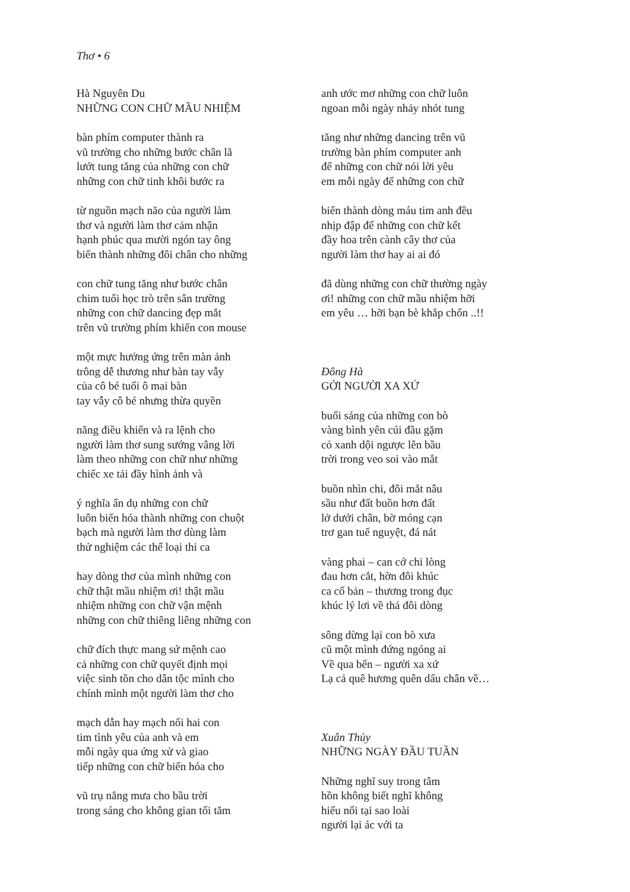Thơ • 6
Hà Nguyên Du
NHỮNG CON CHỮ MẦU NHIỆM
bàn phím computer thành ra
vũ trường cho những bước chân lã
lướt tung tăng của những con chữ
những con chữ tinh khôi bước ra
từ nguồn mạch não của người làm
thơ và người làm thơ cảm nhận
hạnh phúc qua mười ngón tay ông
biến thành những đôi chân cho những
con chữ tung tăng như bước chân
chim tuổi học trò trên sân trường
những con chữ dancing đẹp mắt
trên vũ trường phím khiến con mouse
một mực hưởng ứng trên màn ảnh
trông dễ thương như bàn tay vẫy
của cô bé tuổi ô mai bàn
tay vẫy cô bé nhưng thừa quyền
năng điều khiển và ra lệnh cho
người làm thơ sung sướng vâng lời
làm theo những con chữ như những
chiếc xe tải đầy hình ảnh và
ý nghĩa ẩn dụ những con chữ
luôn biến hóa thành những con chuột
bạch mà người làm thơ dùng làm
thử nghiệm các thể loại thi ca
hay dòng thơ của mình những con
chữ thật mầu nhiệm ơi! thật mầu
nhiệm những con chữ vận mệnh
những con chữ thiêng liêng những con
chữ đích thực mang sứ mệnh cao
cả những con chữ quyết định mọi
việc sinh tồn cho dân tộc mình cho
chính mình một người làm thơ cho
mạch dẫn hay mạch nối hai con
tim tình yêu của anh và em
mỗi ngày qua ứng xử và giao
tiếp những con chữ biến hóa cho
vũ trụ nắng mưa cho bầu trời
trong sáng cho không gian tối tăm
anh ước mơ những con chữ luôn
ngoan mỗi ngày nhảy nhót tung
tăng như những dancing trên vũ
trường bàn phím computer anh
để những con chữ nói lời yêu
em mỗi ngày để những con chữ
biến thành dòng máu tim anh đều
nhịp đập để những con chữ kết
đầy hoa trên cành cây thơ của
người làm thơ hay ai ai đó
đã dùng những con chữ thường ngày
ơi! những con chữ mầu nhiệm hỡi
em yêu … hỡi bạn bè khắp chốn ..!!
Đông Hà
GỞI NGƯỜI XA XỨ
buổi sáng của những con bò
vàng bình yên cúi đầu gặm
cỏ xanh dội ngược lên bầu
trời trong veo soi vào mắt
buồn nhìn chi, đôi mắt nâu
sầu như đất buồn hơn đất
lở dưới chân, bờ móng cạn
trơ gan tuế nguyệt, đá nát
vàng phai – can cớ chi lòng
đau hơn cắt, hờn đôi khúc
ca cổ bản – thương trong đục
khúc lý lơi về thả đôi dòng
sông dừng lại con bò xưa
cũ một mình đứng ngóng ai
Về qua bến – người xa xứ
Lạ cả quê hương quên dấu chân về…
Xuân Thủy
NHỮNG NGÀY ĐẦU TUẦN
Những nghĩ suy trong tâm
hồn không biết nghĩ không
hiểu nổi tại sao loài
người lại ác với ta